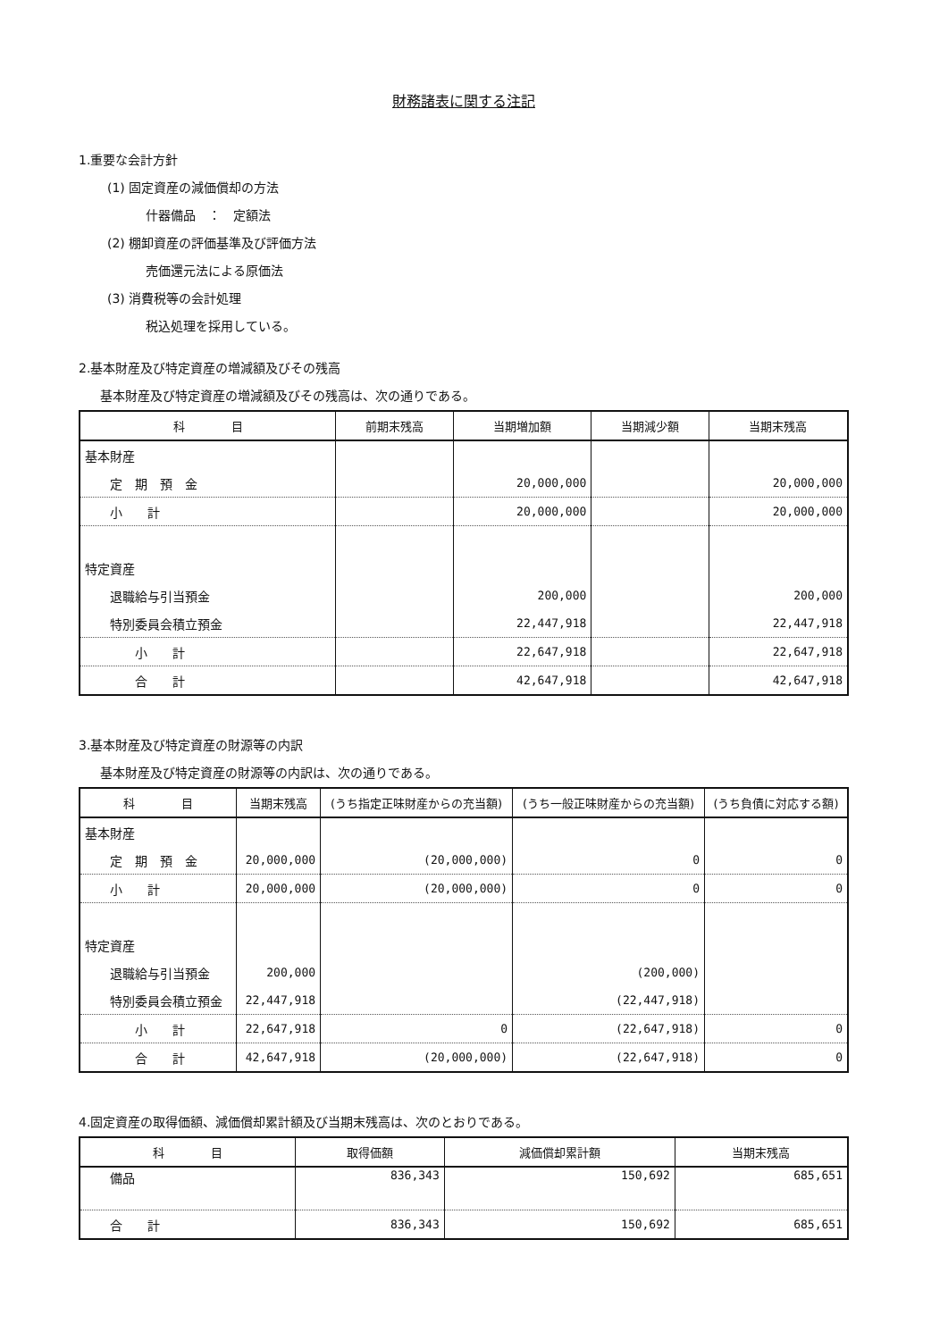財務諸表に関する注記
1.重要な会計方針
(1) 固定資産の減価償却の方法
什器備品　：　定額法
(2) 棚卸資産の評価基準及び評価方法
売価還元法による原価法
(3) 消費税等の会計処理
税込処理を採用している。
2.基本財産及び特定資産の増減額及びその残高
基本財産及び特定資産の増減額及びその残高は、次の通りである。
| 科 目 | 前期末残高 | 当期増加額 | 当期減少額 | 当期末残高 |
| --- | --- | --- | --- | --- |
| 基本財産 | | | | |
| 定 期 預 金 | | 20,000,000 | | 20,000,000 |
| 小 計 | | 20,000,000 | | 20,000,000 |
| 特定資産 | | | | |
| 退職給与引当預金 | | 200,000 | | 200,000 |
| 特別委員会積立預金 | | 22,447,918 | | 22,447,918 |
| 小 計 | | 22,647,918 | | 22,647,918 |
| 合 計 | | 42,647,918 | | 42,647,918 |
3.基本財産及び特定資産の財源等の内訳
基本財産及び特定資産の財源等の内訳は、次の通りである。
| 科 目 | 当期末残高 | (うち指定正味財産からの充当額) | (うち一般正味財産からの充当額) | (うち負債に対応する額) |
| --- | --- | --- | --- | --- |
| 基本財産 | | | | |
| 定 期 預 金 | 20,000,000 | (20,000,000) | 0 | 0 |
| 小 計 | 20,000,000 | (20,000,000) | 0 | 0 |
| 特定資産 | | | | |
| 退職給与引当預金 | 200,000 | | (200,000) | |
| 特別委員会積立預金 | 22,447,918 | | (22,447,918) | |
| 小 計 | 22,647,918 | 0 | (22,647,918) | 0 |
| 合 計 | 42,647,918 | (20,000,000) | (22,647,918) | 0 |
4.固定資産の取得価額、減価償却累計額及び当期末残高は、次のとおりである。
| 科 目 | 取得価額 | 減価償却累計額 | 当期末残高 |
| --- | --- | --- | --- |
| 備品 | 836,343 | 150,692 | 685,651 |
| 合 計 | 836,343 | 150,692 | 685,651 |